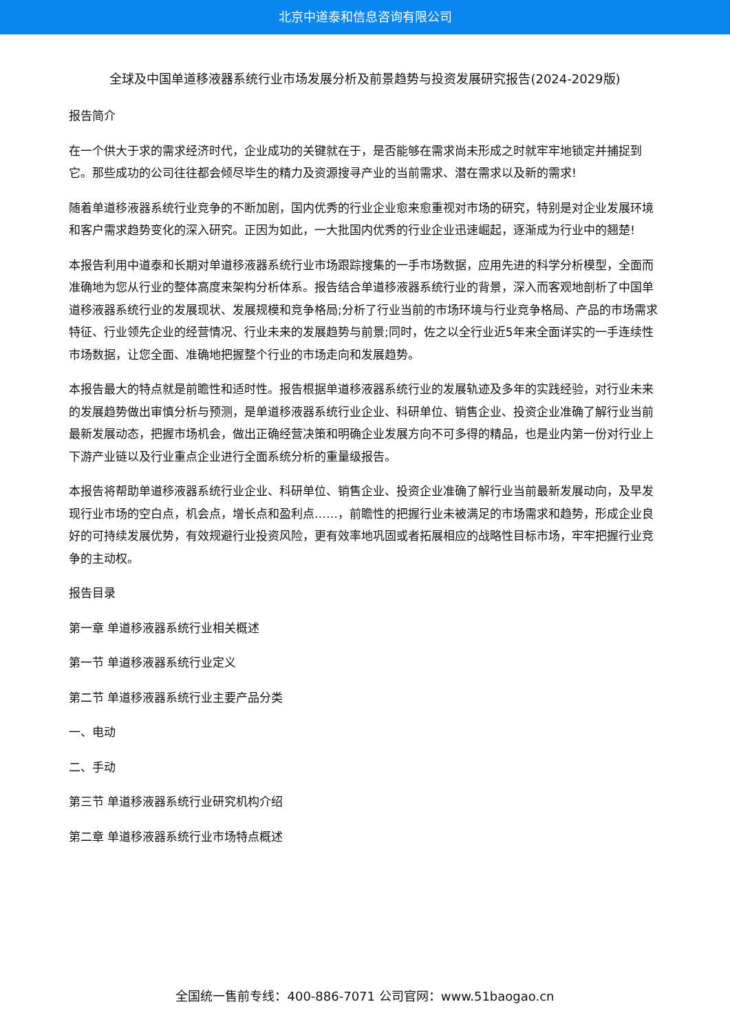北京中道泰和信息咨询有限公司
全球及中国单道移液器系统行业市场发展分析及前景趋势与投资发展研究报告(2024-2029版)
报告简介
在一个供大于求的需求经济时代，企业成功的关键就在于，是否能够在需求尚未形成之时就牢牢地锁定并捕捉到它。那些成功的公司往往都会倾尽毕生的精力及资源搜寻产业的当前需求、潜在需求以及新的需求!
随着单道移液器系统行业竞争的不断加剧，国内优秀的行业企业愈来愈重视对市场的研究，特别是对企业发展环境和客户需求趋势变化的深入研究。正因为如此，一大批国内优秀的行业企业迅速崛起，逐渐成为行业中的翘楚!
本报告利用中道泰和长期对单道移液器系统行业市场跟踪搜集的一手市场数据，应用先进的科学分析模型，全面而准确地为您从行业的整体高度来架构分析体系。报告结合单道移液器系统行业的背景，深入而客观地剖析了中国单道移液器系统行业的发展现状、发展规模和竞争格局;分析了行业当前的市场环境与行业竞争格局、产品的市场需求特征、行业领先企业的经营情况、行业未来的发展趋势与前景;同时，佐之以全行业近5年来全面详实的一手连续性市场数据，让您全面、准确地把握整个行业的市场走向和发展趋势。
本报告最大的特点就是前瞻性和适时性。报告根据单道移液器系统行业的发展轨迹及多年的实践经验，对行业未来的发展趋势做出审慎分析与预测，是单道移液器系统行业企业、科研单位、销售企业、投资企业准确了解行业当前最新发展动态，把握市场机会，做出正确经营决策和明确企业发展方向不可多得的精品，也是业内第一份对行业上下游产业链以及行业重点企业进行全面系统分析的重量级报告。
本报告将帮助单道移液器系统行业企业、科研单位、销售企业、投资企业准确了解行业当前最新发展动向，及早发现行业市场的空白点，机会点，增长点和盈利点……，前瞻性的把握行业未被满足的市场需求和趋势，形成企业良好的可持续发展优势，有效规避行业投资风险，更有效率地巩固或者拓展相应的战略性目标市场，牢牢把握行业竞争的主动权。
报告目录
第一章 单道移液器系统行业相关概述
第一节 单道移液器系统行业定义
第二节 单道移液器系统行业主要产品分类
一、电动
二、手动
第三节 单道移液器系统行业研究机构介绍
第二章 单道移液器系统行业市场特点概述
全国统一售前专线：400-886-7071 公司官网：www.51baogao.cn